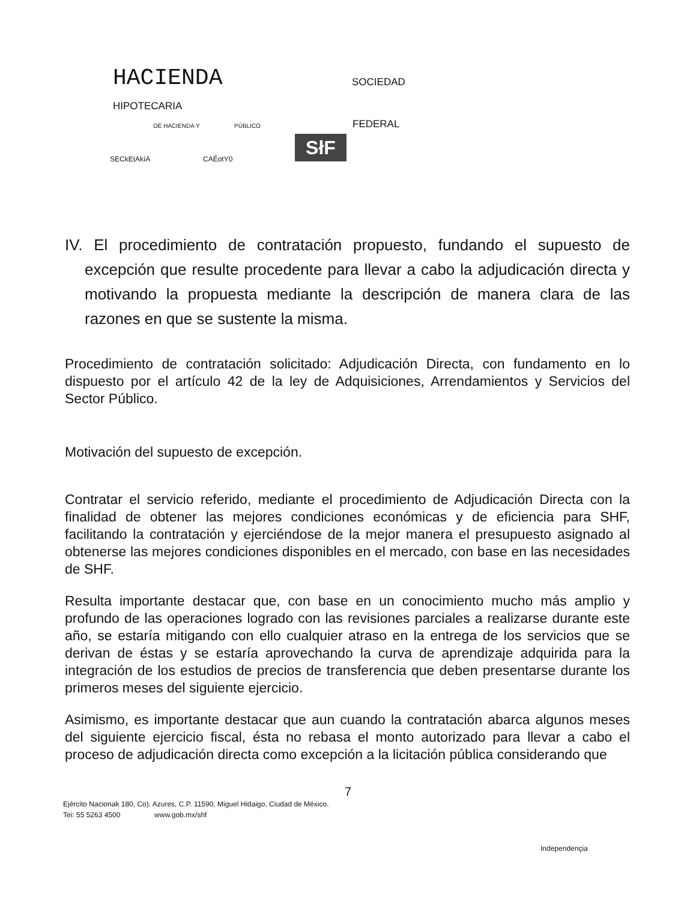HACIENDA SOCIEDAD
HIPOTECARIA
OE HACIENDA Y PÚBLICO FEDERAL
SłF
SECkEtAkíA CAÉotY0
IV. El procedimiento de contratación propuesto, fundando el supuesto de excepción que resulte procedente para llevar a cabo la adjudicación directa y motivando la propuesta mediante la descripción de manera clara de las razones en que se sustente la misma.
Procedimiento de contratación solicitado: Adjudicación Directa, con fundamento en lo dispuesto por el artículo 42 de la ley de Adquisiciones, Arrendamientos y Servicios del Sector Público.
Motivación del supuesto de excepción.
Contratar el servicio referido, mediante el procedimiento de Adjudicación Directa con la finalidad de obtener las mejores condiciones económicas y de eficiencia para SHF, facilitando la contratación y ejerciéndose de la mejor manera el presupuesto asignado al obtenerse las mejores condiciones disponibles en el mercado, con base en las necesidades de SHF.
Resulta importante destacar que, con base en un conocimiento mucho más amplio y profundo de las operaciones logrado con las revisiones parciales a realizarse durante este año, se estaría mitigando con ello cualquier atraso en la entrega de los servicios que se derivan de éstas y se estaría aprovechando la curva de aprendizaje adquirida para la integración de los estudios de precios de transferencia que deben presentarse durante los primeros meses del siguiente ejercicio.
Asimismo, es importante destacar que aun cuando la contratación abarca algunos meses del siguiente ejercicio fiscal, ésta no rebasa el monto autorizado para llevar a cabo el proceso de adjudicación directa como excepción a la licitación pública considerando que
7
Ejército Nacionak 180, Co). Azures, C.P. 11590, Miguel Hidaigo, Ciudad de México.
Tei: 55 5263 4500 www.gob.mx/shf
Independençia